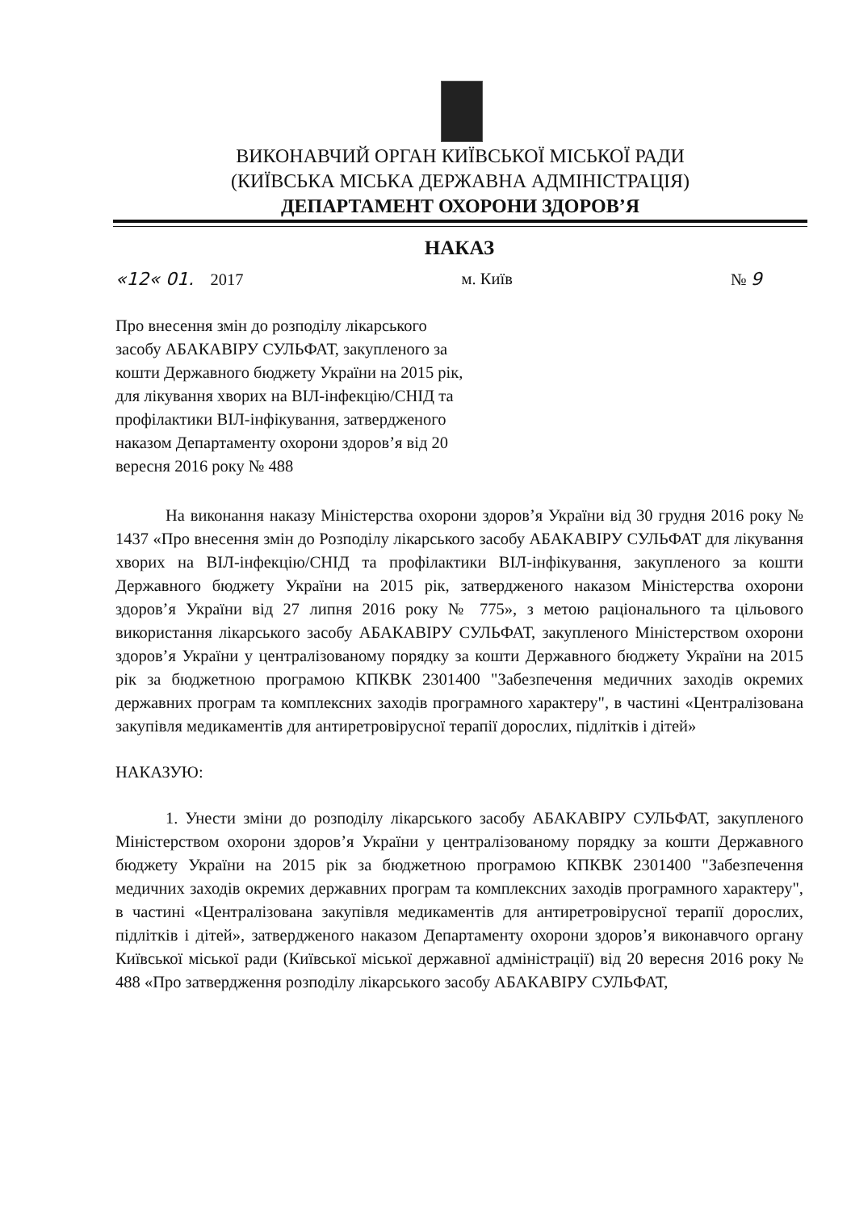ВИКОНАВЧИЙ ОРГАН КИЇВСЬКОЇ МІСЬКОЇ РАДИ
(КИЇВСЬКА МІСЬКА ДЕРЖАВНА АДМІНІСТРАЦІЯ)
ДЕПАРТАМЕНТ ОХОРОНИ ЗДОРОВ’Я
НАКАЗ
«12« 01. 2017 м. Київ № 9
Про внесення змін до розподілу лікарського засобу АБАКАВІРУ СУЛЬФАТ, закупленого за кошти Державного бюджету України на 2015 рік, для лікування хворих на ВІЛ-інфекцію/СНІД та профілактики ВІЛ-інфікування, затвердженого наказом Департаменту охорони здоров’я від 20 вересня 2016 року № 488
На виконання наказу Міністерства охорони здоров’я України від 30 грудня 2016 року № 1437 «Про внесення змін до Розподілу лікарського засобу АБАКАВІРУ СУЛЬФАТ для лікування хворих на ВІЛ-інфекцію/СНІД та профілактики ВІЛ-інфікування, закупленого за кошти Державного бюджету України на 2015 рік, затвердженого наказом Міністерства охорони здоров’я України від 27 липня 2016 року № 775», з метою раціонального та цільового використання лікарського засобу АБАКАВІРУ СУЛЬФАТ, закупленого Міністерством охорони здоров’я України у централізованому порядку за кошти Державного бюджету України на 2015 рік за бюджетною програмою КПКВК 2301400 "Забезпечення медичних заходів окремих державних програм та комплексних заходів програмного характеру", в частині «Централізована закупівля медикаментів для антиретровірусної терапії дорослих, підлітків і дітей»
НАКАЗУЮ:
1. Унести зміни до розподілу лікарського засобу АБАКАВІРУ СУЛЬФАТ, закупленого Міністерством охорони здоров’я України у централізованому порядку за кошти Державного бюджету України на 2015 рік за бюджетною програмою КПКВК 2301400 "Забезпечення медичних заходів окремих державних програм та комплексних заходів програмного характеру", в частині «Централізована закупівля медикаментів для антиретровірусної терапії дорослих, підлітків і дітей», затвердженого наказом Департаменту охорони здоров’я виконавчого органу Київської міської ради (Київської міської державної адміністрації) від 20 вересня 2016 року № 488 «Про затвердження розподілу лікарського засобу АБАКАВІРУ СУЛЬФАТ,